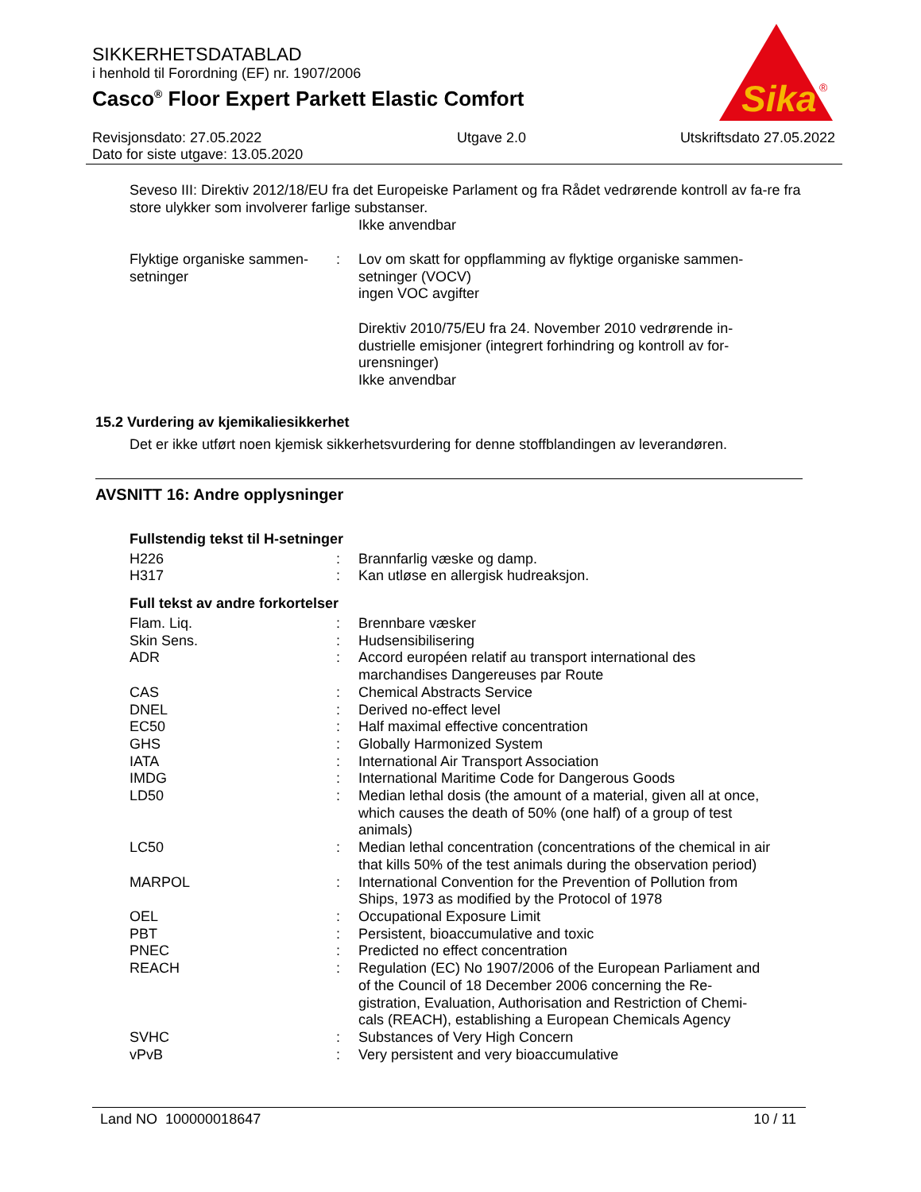SIKKERHETSDATABLAD
i henhold til Forordning (EF) nr. 1907/2006
Casco<sup>®</sup> Floor Expert Parkett Elastic Comfort
Sika
®
Revisjonsdato: 27.05.2022
Dato for siste utgave: 13.05.2020
Utgave 2.0 Utskriftsdato 27.05.2022
Seveso III: Direktiv 2012/18/EU fra det Europeiske Parlament og fra Rådet vedrørende kontroll av fa-re fra store ulykker som involverer farlige substanser.
Ikke anvendbar
| Flyktige organiske sammen-setninger | : | Lov om skatt for oppflamming av flyktige organiske sammen-setninger (VOCV) ingen VOC avgifter Direktiv 2010/75/EU fra 24. November 2010 vedrørende in-dustrielle emisjoner (integrert forhindring og kontroll av for-urensninger) Ikke anvendbar |
15.2 Vurdering av kjemikaliesikkerhet
Det er ikke utført noen kjemisk sikkerhetsvurdering for denne stoffblandingen av leverandøren.
AVSNITT 16: Andre opplysninger
Fullstendig tekst til H-setninger
| H226 | : | Brannfarlig væske og damp. |
| H317 | : | Kan utløse en allergisk hudreaksjon. |
Full tekst av andre forkortelser
| Flam. Liq. | : | Brennbare væsker |
| Skin Sens. | : | Hudsensibilisering |
| ADR | : | Accord européen relatif au transport international des marchandises Dangereuses par Route |
| CAS | : | Chemical Abstracts Service |
| DNEL | : | Derived no-effect level |
| EC50 | : | Half maximal effective concentration |
| GHS | : | Globally Harmonized System |
| IATA | : | International Air Transport Association |
| IMDG | : | International Maritime Code for Dangerous Goods |
| LD50 | : | Median lethal dosis (the amount of a material, given all at once, which causes the death of 50% (one half) of a group of test animals) |
| LC50 | : | Median lethal concentration (concentrations of the chemical in air that kills 50% of the test animals during the observation period) |
| MARPOL | : | International Convention for the Prevention of Pollution from Ships, 1973 as modified by the Protocol of 1978 |
| OEL | : | Occupational Exposure Limit |
| PBT | : | Persistent, bioaccumulative and toxic |
| PNEC | : | Predicted no effect concentration |
| REACH | : | Regulation (EC) No 1907/2006 of the European Parliament and of the Council of 18 December 2006 concerning the Re-gistration, Evaluation, Authorisation and Restriction of Chemi-cals (REACH), establishing a European Chemicals Agency |
| SVHC | : | Substances of Very High Concern |
| vPvB | : | Very persistent and very bioaccumulative |
Land NO 100000018647 10 / 11